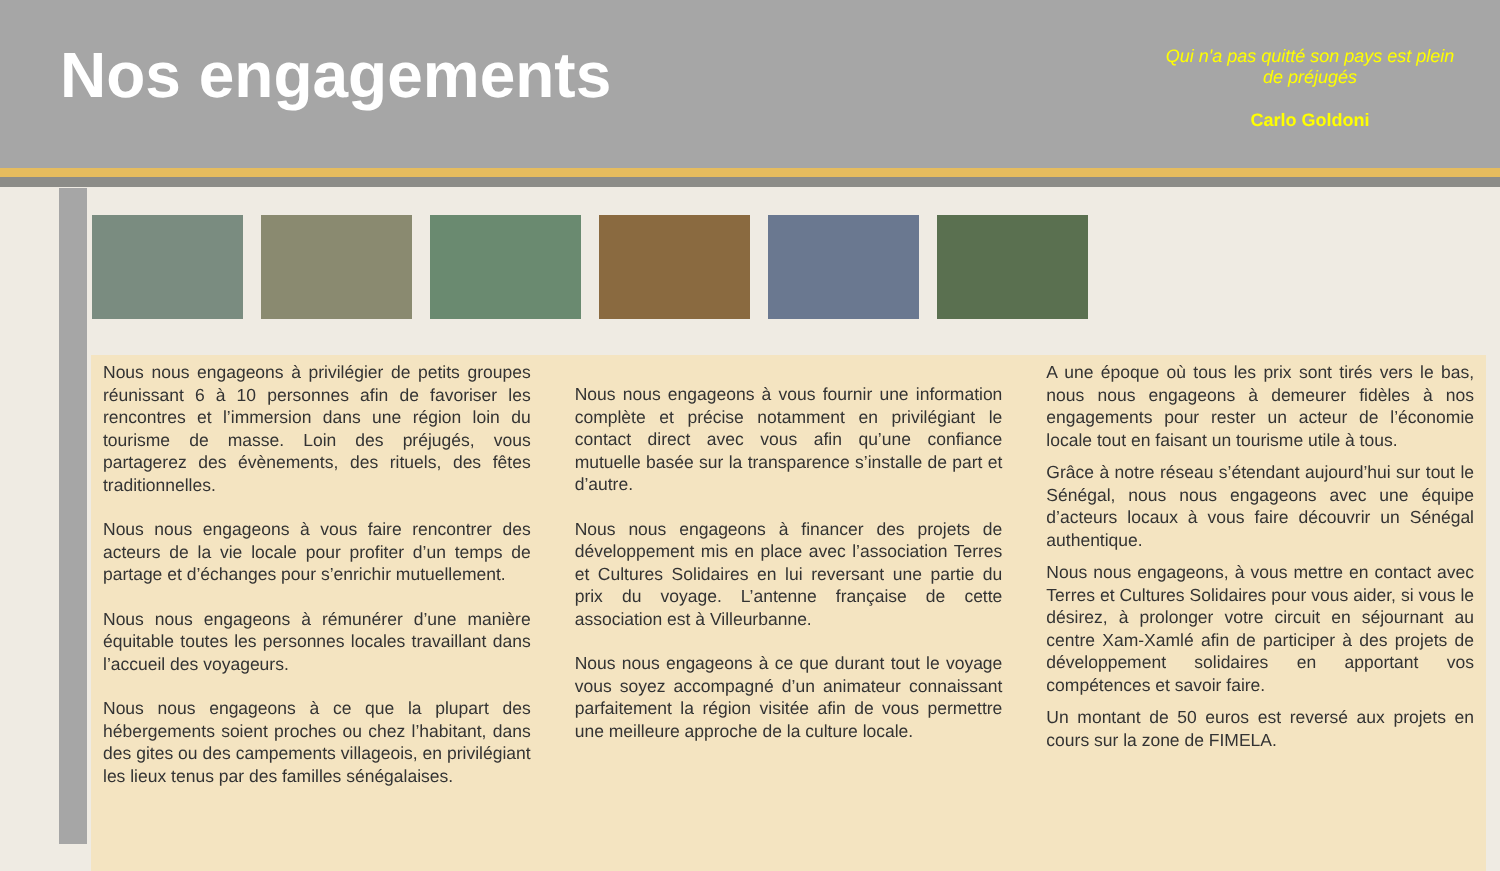Nos engagements
Qui n'a pas quitté son pays est plein de préjugés
Carlo Goldoni
Nous nous engageons à privilégier de petits groupes réunissant 6 à 10 personnes afin de favoriser les rencontres et l’immersion dans une région loin du tourisme de masse. Loin des préjugés, vous partagerez des évènements, des rituels, des fêtes traditionnelles.
Nous nous engageons à vous faire rencontrer des acteurs de la vie locale pour profiter d’un temps de partage et d’échanges pour s’enrichir mutuellement.
Nous nous engageons à rémunérer d’une manière équitable toutes les personnes locales travaillant dans l’accueil des voyageurs.
Nous nous engageons à ce que la plupart des hébergements soient proches ou chez l’habitant, dans des gites ou des campements villageois, en privilégiant les lieux tenus par des familles sénégalaises.
Nous nous engageons à vous fournir une information complète et précise notamment en privilégiant le contact direct avec vous afin qu’une confiance mutuelle basée sur la transparence s’installe de part et d’autre.
Nous nous engageons à financer des projets de développement mis en place avec l’association Terres et Cultures Solidaires en lui reversant une partie du prix du voyage. L’antenne française de cette association est à Villeurbanne.
Nous nous engageons à ce que durant tout le voyage vous soyez accompagné d’un animateur connaissant parfaitement la région visitée afin de vous permettre une meilleure approche de la culture locale.
A une époque où tous les prix sont tirés vers le bas, nous nous engageons à demeurer fidèles à nos engagements pour rester un acteur de l’économie locale tout en faisant un tourisme utile à tous.
Grâce à notre réseau s’étendant aujourd’hui sur tout le Sénégal, nous nous engageons avec une équipe d’acteurs locaux à vous faire découvrir un Sénégal authentique.
Nous nous engageons, à vous mettre en contact avec Terres et Cultures Solidaires pour vous aider, si vous le désirez, à prolonger votre circuit en séjournant au centre Xam-Xamlé afin de participer à des projets de développement solidaires en apportant vos compétences et savoir faire.
Un montant de 50 euros est reversé aux projets en cours sur la zone de FIMELA.